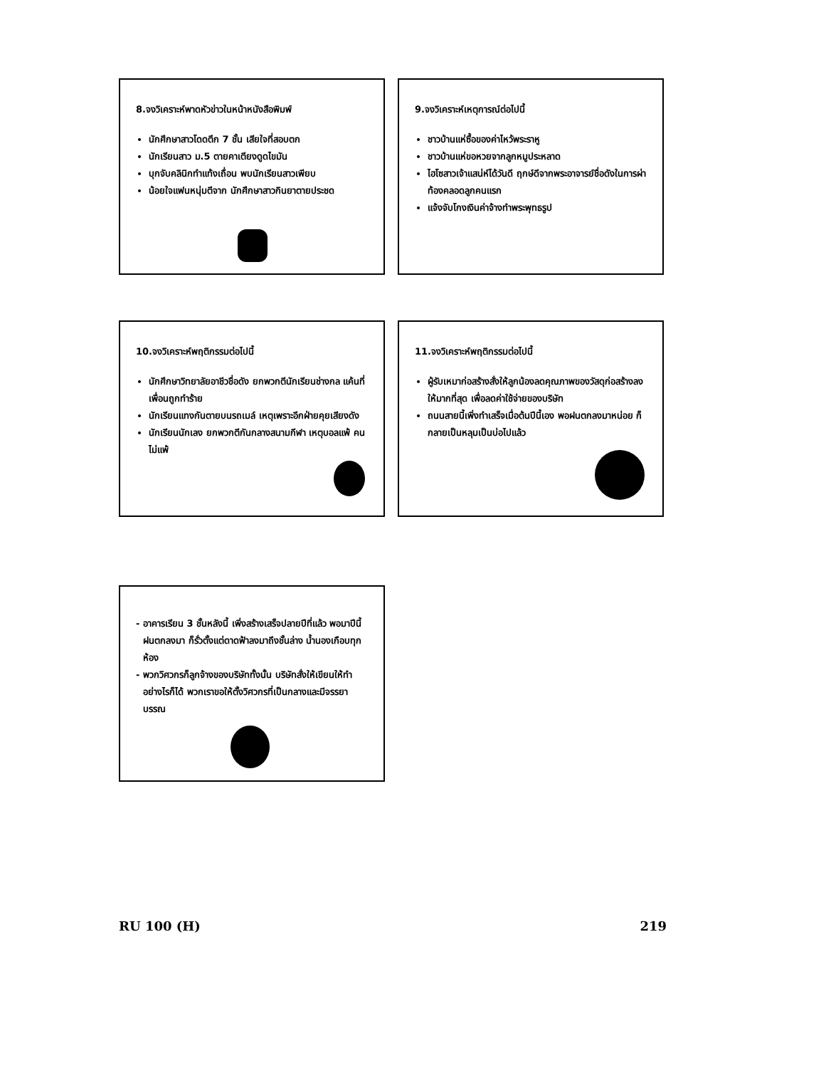8.จงวิเคราะห์พาดหัวข่าวในหน้าหนังสือพิมพ์
นักศึกษาสาวโดดตึก 7 ชั้น เสียใจที่สอบตก
นักเรียนสาว ม.5 ตายคาเตียงดูดไขมัน
บุกจับคลินิกทำแท้งเถื่อน พบนักเรียนสาวเพียบ
น้อยใจแฟนหนุ่มตีจาก นักศึกษาสาวกินยาตายประชด
9.จงวิเคราะห์เหตุการณ์ต่อไปนี้
ชาวบ้านแห่ซื้อของค่าไหว้พระราหู
ชาวบ้านแห่ขอหวยจากลูกหมูประหลาด
ไฮโซสาวเจ้าแสน่ห์ได้วันดี ฤกษ์ดีจากพระอาจารย์ชื่อดังในการผ่าท้องคลอดลูกคนแรก
แจ้งจับโกงเงินค่าจ้างทำพระพุทธรูป
10.จงวิเคราะห์พฤติกรรมต่อไปนี้
นักศึกษาวิทยาลัยอาชีวชื่อดัง ยกพวกตีนักเรียนช่างกล แค้นที่เพื่อนถูกทำร้าย
นักเรียนแทงกันตายบนรถเมล์ เหตุเพราะอีกฝ่ายคุยเสียงดัง
นักเรียนนักเลง ยกพวกตีกันกลางสนามกีฬา เหตุบอลแพ้ คนไม่แพ้
11.จงวิเคราะห์พฤติกรรมต่อไปนี้
ผู้รับเหมาก่อสร้างสั่งให้ลูกน้องลดคุณภาพของวัสดุก่อสร้างลงให้มากที่สุด เพื่อลดค่าใช้จ่ายของบริษัท
ถนนสายนี้เพิ่งทำเสร็จเมื่อต้นปีนี้เอง พอฝนตกลงมาหน่อย ก็กลายเป็นหลุมเป็นบ่อไปแล้ว
อาคารเรียน 3 ชั้นหลังนี้ เพิ่งสร้างเสร็จปลายปีที่แล้ว พอมาปีนี้ฝนตกลงมา ก็รั่วตั้งแต่ดาดฟ้าลงมาถึงชั้นล่าง น้ำนองเกือบทุกห้อง
พวกวิศวกรก็ลูกจ้างของบริษัททั้งนั้น บริษัทสั่งให้เขียนให้ทำอย่างไรก็ได้ พวกเราขอให้ตั้งวิศวกรที่เป็นกลางและมีจรรยาบรรณ
RU 100 (H) 219